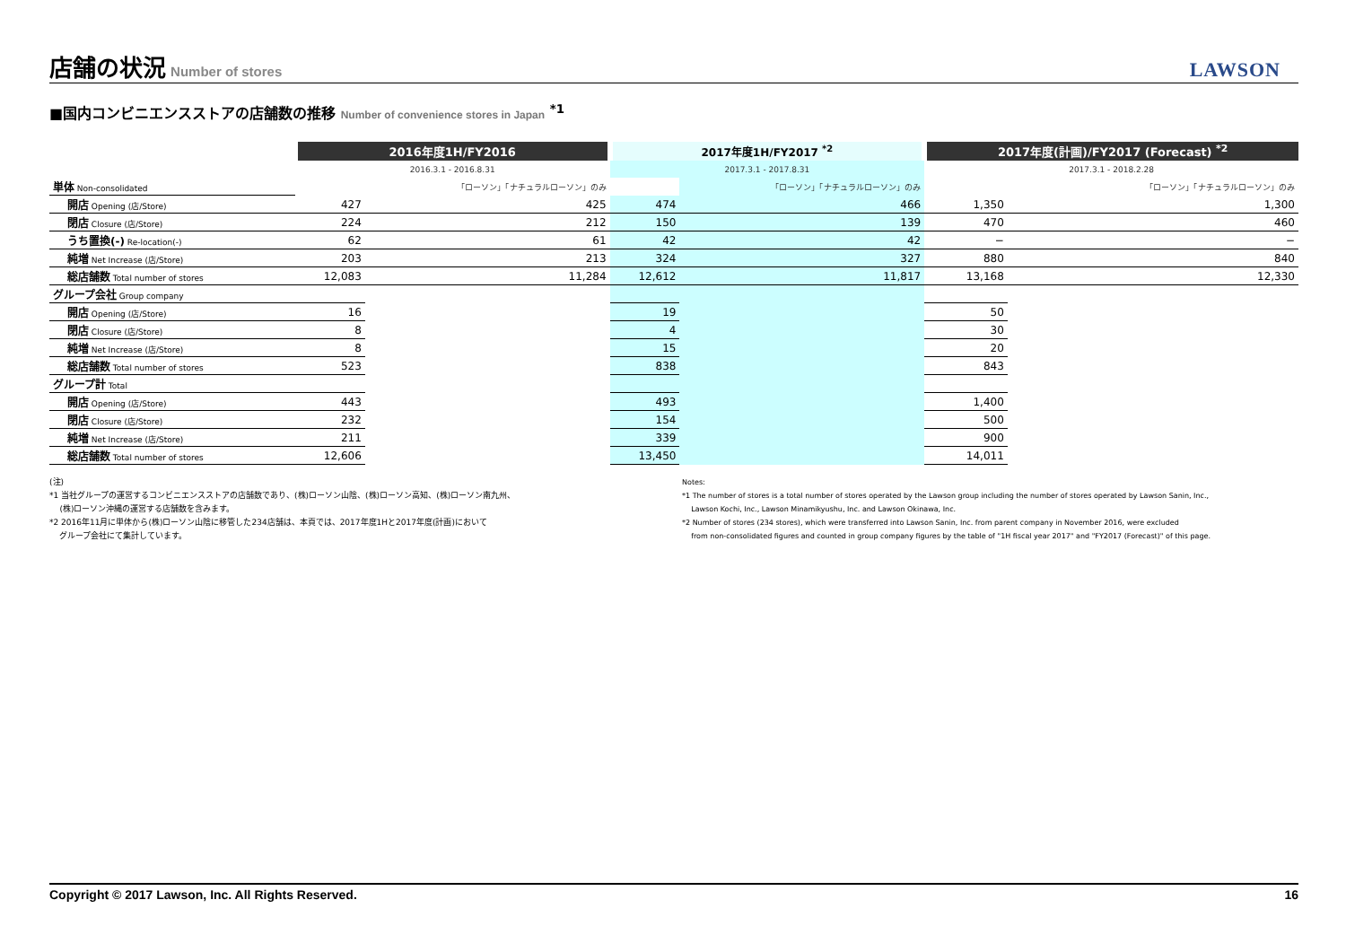店舗の状況
Number of stores
LAWSON
■国内コンビニエンスストアの店舗数の推移 Number of convenience stores in Japan <sup>*1</sup>
| | 2016年度1H/FY2016 | | 2017年度1H/FY2017 <sup>*2</sup> | | 2017年度(計画)/FY2017 (Forecast) <sup>*2</sup> | |
| | 2016.3.1 - 2016.8.31 | | 2017.3.1 - 2017.8.31 | | 2017.3.1 - 2018.2.28 | |
| 単体 Non-consolidated | | 「ローソン」「ナチュラルローソン」のみ | | 「ローソン」「ナチュラルローソン」のみ | | 「ローソン」「ナチュラルローソン」のみ |
| 開店 Opening (店/Store) | 427 | 425 | 474 | 466 | 1,350 | 1,300 |
| 閉店 Closure (店/Store) | 224 | 212 | 150 | 139 | 470 | 460 |
| うち置換(-) Re-location(-) | 62 | 61 | 42 | 42 | − | − |
| 純増 Net Increase (店/Store) | 203 | 213 | 324 | 327 | 880 | 840 |
| 総店舗数 Total number of stores | 12,083 | 11,284 | 12,612 | 11,817 | 13,168 | 12,330 |
| グループ会社 Group company | | | | | | |
| 開店 Opening (店/Store) | 16 | | 19 | | 50 | |
| 閉店 Closure (店/Store) | 8 | | 4 | | 30 | |
| 純増 Net Increase (店/Store) | 8 | | 15 | | 20 | |
| 総店舗数 Total number of stores | 523 | | 838 | | 843 | |
| グループ計 Total | | | | | | |
| 開店 Opening (店/Store) | 443 | | 493 | | 1,400 | |
| 閉店 Closure (店/Store) | 232 | | 154 | | 500 | |
| 純増 Net Increase (店/Store) | 211 | | 339 | | 900 | |
| 総店舗数 Total number of stores | 12,606 | | 13,450 | | 14,011 | |
(注)
*1 当社グループの運営するコンビニエンスストアの店舗数であり、(株)ローソン山陰、(株)ローソン高知、(株)ローソン南九州、
(株)ローソン沖縄の運営する店舗数を含みます。
*2 2016年11月に単体から(株)ローソン山陰に移管した234店舗は、本頁では、2017年度1Hと2017年度(計画)において
グループ会社にて集計しています。
Notes:
*1 The number of stores is a total number of stores operated by the Lawson group including the number of stores operated by Lawson Sanin, Inc.,
Lawson Kochi, Inc., Lawson Minamikyushu, Inc. and Lawson Okinawa, Inc.
*2 Number of stores (234 stores), which were transferred into Lawson Sanin, Inc. from parent company in November 2016, were excluded
from non-consolidated figures and counted in group company figures by the table of "1H fiscal year 2017" and "FY2017 (Forecast)" of this page.
Copyright © 2017 Lawson, Inc. All Rights Reserved. 16